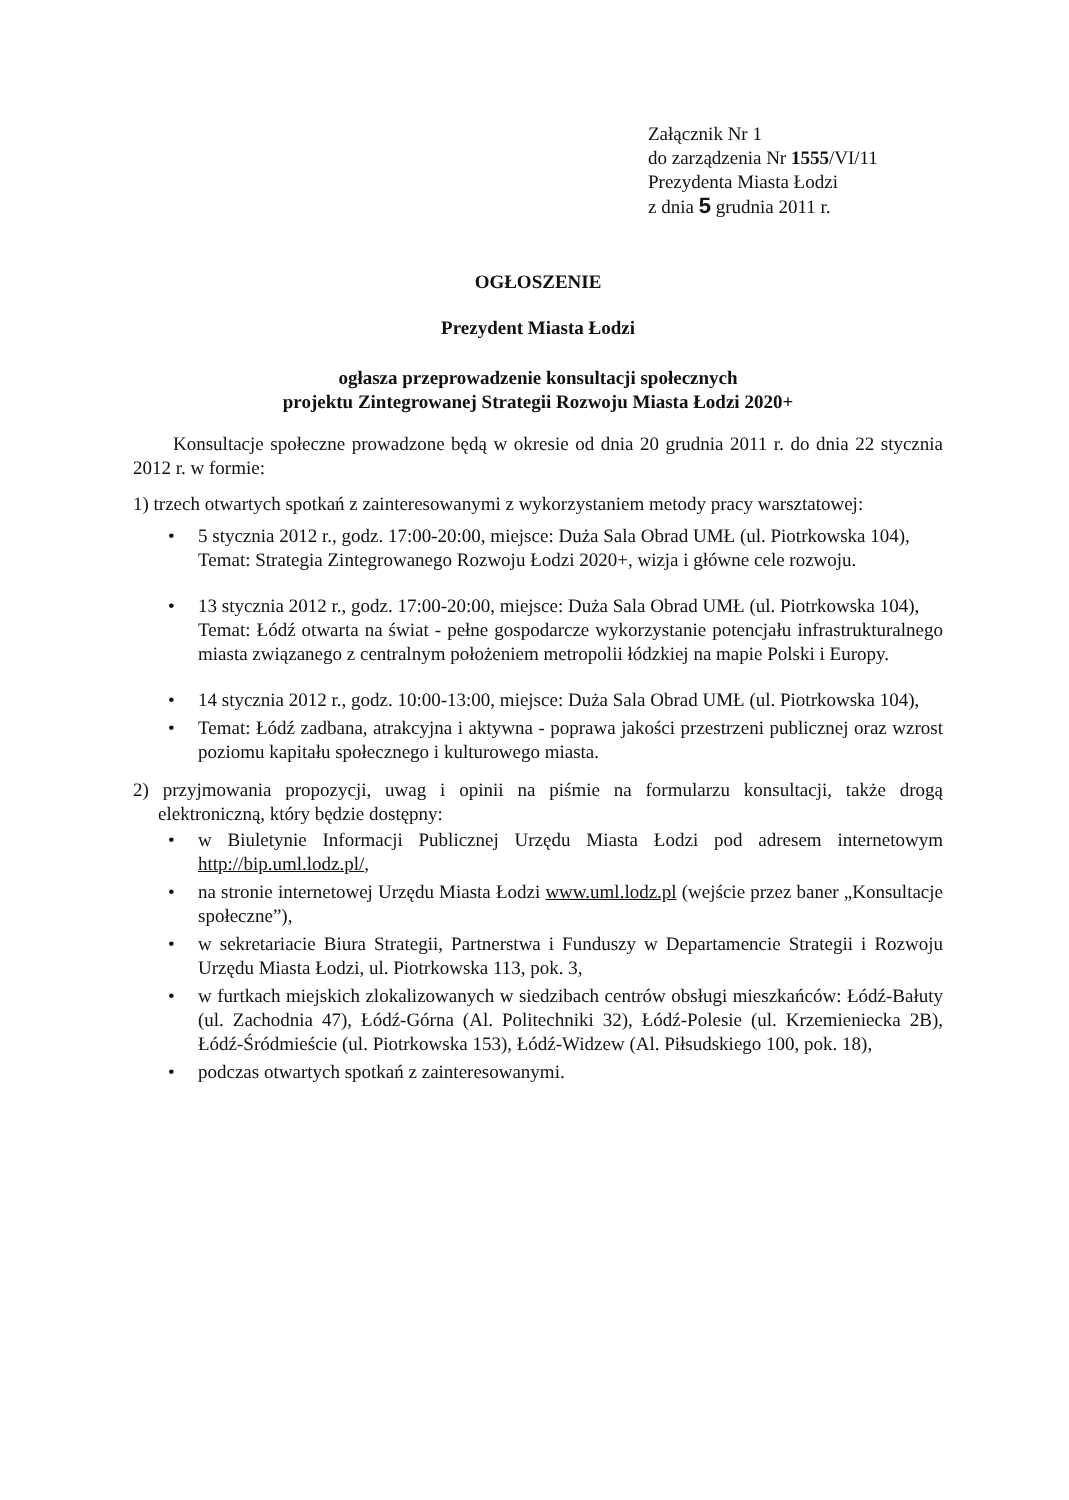Załącznik Nr 1
do zarządzenia Nr 1555/VI/11
Prezydenta Miasta Łodzi
z dnia 5 grudnia 2011 r.
OGŁOSZENIE
Prezydent Miasta Łodzi
ogłasza przeprowadzenie konsultacji społecznych
projektu Zintegrowanej Strategii Rozwoju Miasta Łodzi 2020+
Konsultacje społeczne prowadzone będą w okresie od dnia 20 grudnia 2011 r. do dnia 22 stycznia 2012 r. w formie:
1) trzech otwartych spotkań z zainteresowanymi z wykorzystaniem metody pracy warsztatowej:
• 5 stycznia 2012 r., godz. 17:00-20:00, miejsce: Duża Sala Obrad UMŁ (ul. Piotrkowska 104),
Temat: Strategia Zintegrowanego Rozwoju Łodzi 2020+, wizja i główne cele rozwoju.
• 13 stycznia 2012 r., godz. 17:00-20:00, miejsce: Duża Sala Obrad UMŁ (ul. Piotrkowska 104),
Temat: Łódź otwarta na świat - pełne gospodarcze wykorzystanie potencjału infrastrukturalnego miasta związanego z centralnym położeniem metropolii łódzkiej na mapie Polski i Europy.
• 14 stycznia 2012 r., godz. 10:00-13:00, miejsce: Duża Sala Obrad UMŁ (ul. Piotrkowska 104),
• Temat: Łódź zadbana, atrakcyjna i aktywna - poprawa jakości przestrzeni publicznej oraz wzrost poziomu kapitału społecznego i kulturowego miasta.
2) przyjmowania propozycji, uwag i opinii na piśmie na formularzu konsultacji, także drogą elektroniczną, który będzie dostępny:
• w Biuletynie Informacji Publicznej Urzędu Miasta Łodzi pod adresem internetowym http://bip.uml.lodz.pl/,
• na stronie internetowej Urzędu Miasta Łodzi www.uml.lodz.pl (wejście przez baner „Konsultacje społeczne”),
• w sekretariacie Biura Strategii, Partnerstwa i Funduszy w Departamencie Strategii i Rozwoju Urzędu Miasta Łodzi, ul. Piotrkowska 113, pok. 3,
• w furtkach miejskich zlokalizowanych w siedzibach centrów obsługi mieszkańców: Łódź-Bałuty (ul. Zachodnia 47), Łódź-Górna (Al. Politechniki 32), Łódź-Polesie (ul. Krzemieniecka 2B), Łódź-Śródmieście (ul. Piotrkowska 153), Łódź-Widzew (Al. Piłsudskiego 100, pok. 18),
• podczas otwartych spotkań z zainteresowanymi.